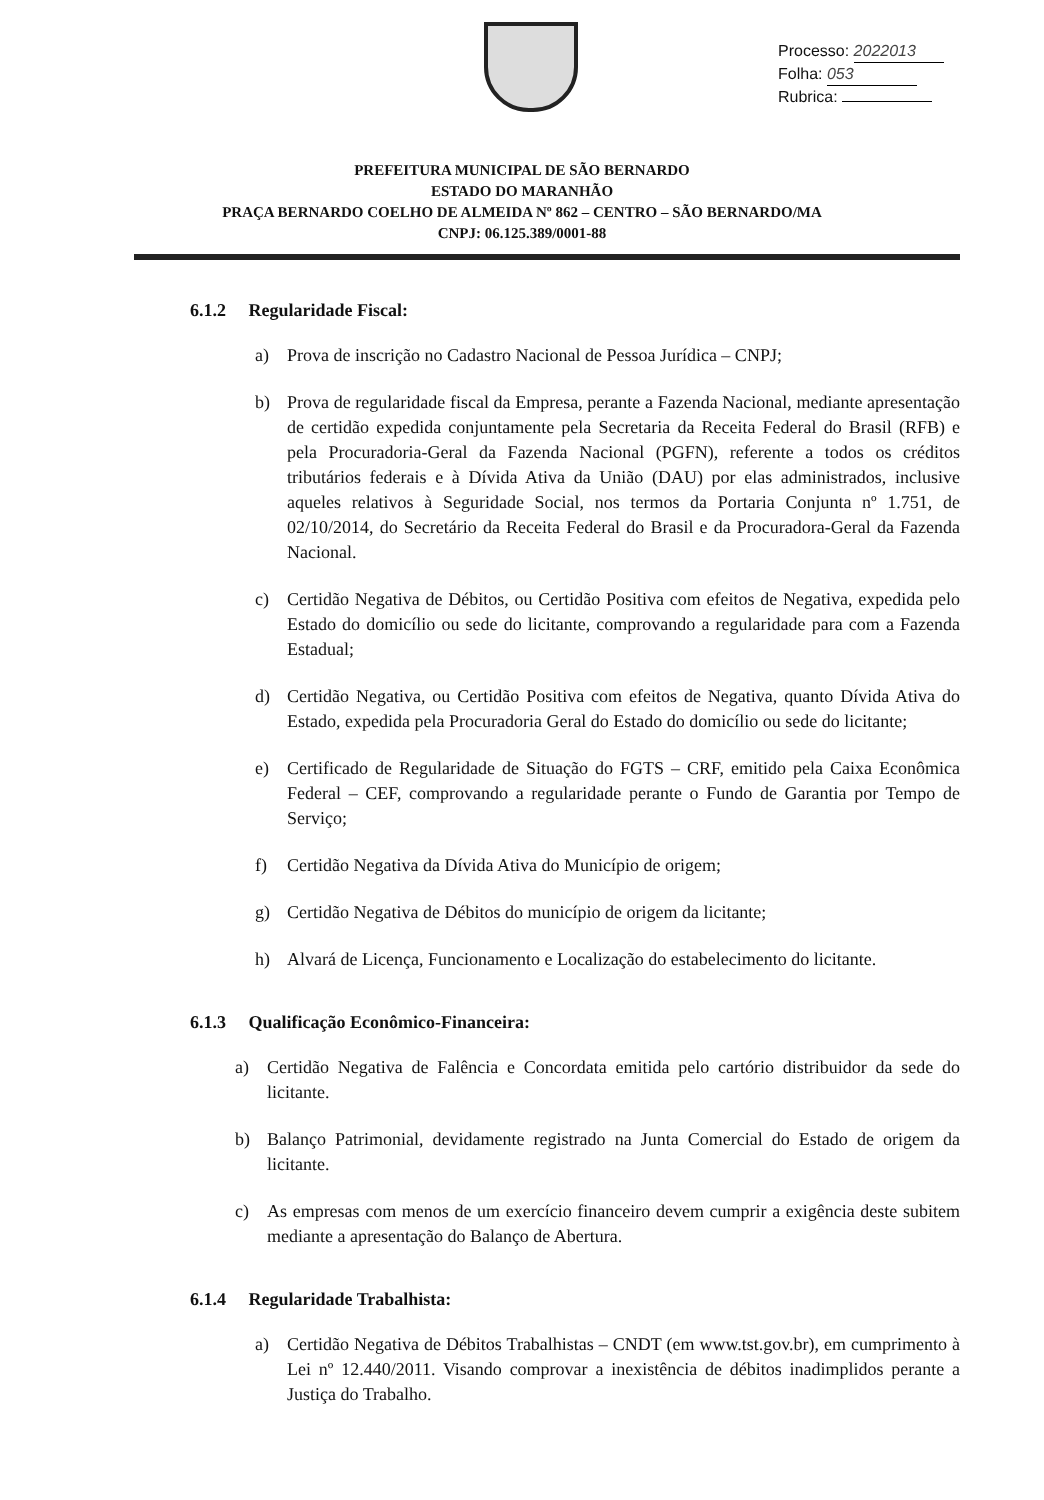Processo: 2022013
Folha: 053
Rubrica:
PREFEITURA MUNICIPAL DE SÃO BERNARDO
ESTADO DO MARANHÃO
PRAÇA BERNARDO COELHO DE ALMEIDA Nº 862 – CENTRO – SÃO BERNARDO/MA
CNPJ: 06.125.389/0001-88
6.1.2 Regularidade Fiscal:
a) Prova de inscrição no Cadastro Nacional de Pessoa Jurídica – CNPJ;
b) Prova de regularidade fiscal da Empresa, perante a Fazenda Nacional, mediante apresentação de certidão expedida conjuntamente pela Secretaria da Receita Federal do Brasil (RFB) e pela Procuradoria-Geral da Fazenda Nacional (PGFN), referente a todos os créditos tributários federais e à Dívida Ativa da União (DAU) por elas administrados, inclusive aqueles relativos à Seguridade Social, nos termos da Portaria Conjunta nº 1.751, de 02/10/2014, do Secretário da Receita Federal do Brasil e da Procuradora-Geral da Fazenda Nacional.
c) Certidão Negativa de Débitos, ou Certidão Positiva com efeitos de Negativa, expedida pelo Estado do domicílio ou sede do licitante, comprovando a regularidade para com a Fazenda Estadual;
d) Certidão Negativa, ou Certidão Positiva com efeitos de Negativa, quanto Dívida Ativa do Estado, expedida pela Procuradoria Geral do Estado do domicílio ou sede do licitante;
e) Certificado de Regularidade de Situação do FGTS – CRF, emitido pela Caixa Econômica Federal – CEF, comprovando a regularidade perante o Fundo de Garantia por Tempo de Serviço;
f) Certidão Negativa da Dívida Ativa do Município de origem;
g) Certidão Negativa de Débitos do município de origem da licitante;
h) Alvará de Licença, Funcionamento e Localização do estabelecimento do licitante.
6.1.3 Qualificação Econômico-Financeira:
a) Certidão Negativa de Falência e Concordata emitida pelo cartório distribuidor da sede do licitante.
b) Balanço Patrimonial, devidamente registrado na Junta Comercial do Estado de origem da licitante.
c) As empresas com menos de um exercício financeiro devem cumprir a exigência deste subitem mediante a apresentação do Balanço de Abertura.
6.1.4 Regularidade Trabalhista:
a) Certidão Negativa de Débitos Trabalhistas – CNDT (em www.tst.gov.br), em cumprimento à Lei nº 12.440/2011. Visando comprovar a inexistência de débitos inadimplidos perante a Justiça do Trabalho.